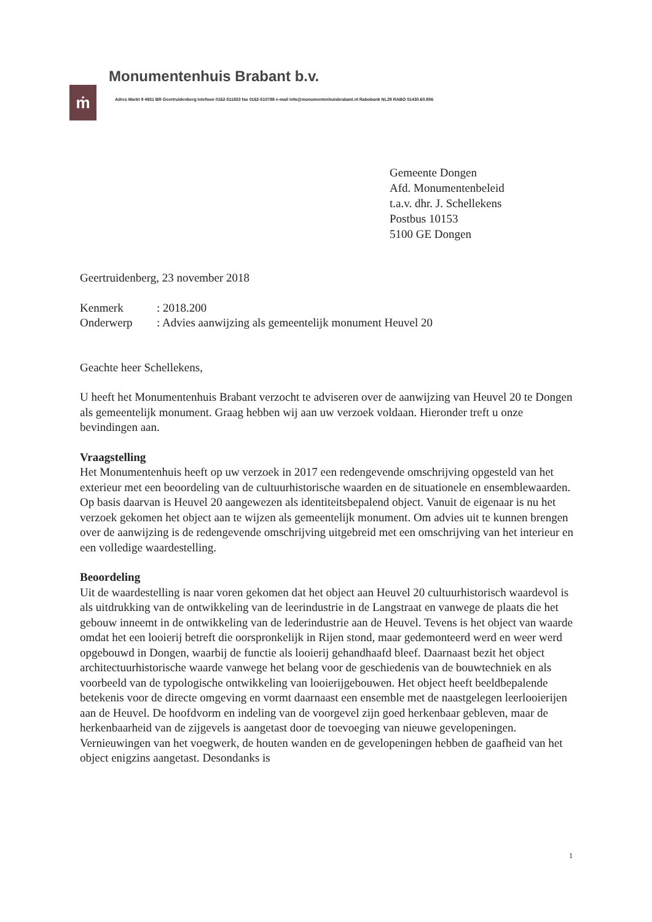ṁ
Monumentenhuis Brabant b.v.
Adres Markt 9 4931 BR Geertruidenberg telefoon 0162-511833 fax 0162-510789 e-mail info@monumentenhuisbrabant.nl Rabobank NL29 RABO 01430.60.856
Gemeente Dongen
Afd. Monumentenbeleid
t.a.v. dhr. J. Schellekens
Postbus 10153
5100 GE Dongen
Geertruidenberg, 23 november 2018
| Kenmerk | : 2018.200 |
| Onderwerp | : Advies aanwijzing als gemeentelijk monument Heuvel 20 |
Geachte heer Schellekens,
U heeft het Monumentenhuis Brabant verzocht te adviseren over de aanwijzing van Heuvel 20 te Dongen als gemeentelijk monument. Graag hebben wij aan uw verzoek voldaan. Hieronder treft u onze bevindingen aan.
Vraagstelling
Het Monumentenhuis heeft op uw verzoek in 2017 een redengevende omschrijving opgesteld van het exterieur met een beoordeling van de cultuurhistorische waarden en de situationele en ensemblewaarden. Op basis daarvan is Heuvel 20 aangewezen als identiteitsbepalend object. Vanuit de eigenaar is nu het verzoek gekomen het object aan te wijzen als gemeentelijk monument. Om advies uit te kunnen brengen over de aanwijzing is de redengevende omschrijving uitgebreid met een omschrijving van het interieur en een volledige waardestelling.
Beoordeling
Uit de waardestelling is naar voren gekomen dat het object aan Heuvel 20 cultuurhistorisch waardevol is als uitdrukking van de ontwikkeling van de leerindustrie in de Langstraat en vanwege de plaats die het gebouw inneemt in de ontwikkeling van de lederindustrie aan de Heuvel. Tevens is het object van waarde omdat het een looierij betreft die oorspronkelijk in Rijen stond, maar gedemonteerd werd en weer werd opgebouwd in Dongen, waarbij de functie als looierij gehandhaafd bleef. Daarnaast bezit het object architectuurhistorische waarde vanwege het belang voor de geschiedenis van de bouwtechniek en als voorbeeld van de typologische ontwikkeling van looierijgebouwen. Het object heeft beeldbepalende betekenis voor de directe omgeving en vormt daarnaast een ensemble met de naastgelegen leerlooierijen aan de Heuvel. De hoofdvorm en indeling van de voorgevel zijn goed herkenbaar gebleven, maar de herkenbaarheid van de zijgevels is aangetast door de toevoeging van nieuwe gevelopeningen. Vernieuwingen van het voegwerk, de houten wanden en de gevelopeningen hebben de gaafheid van het object enigzins aangetast. Desondanks is
1